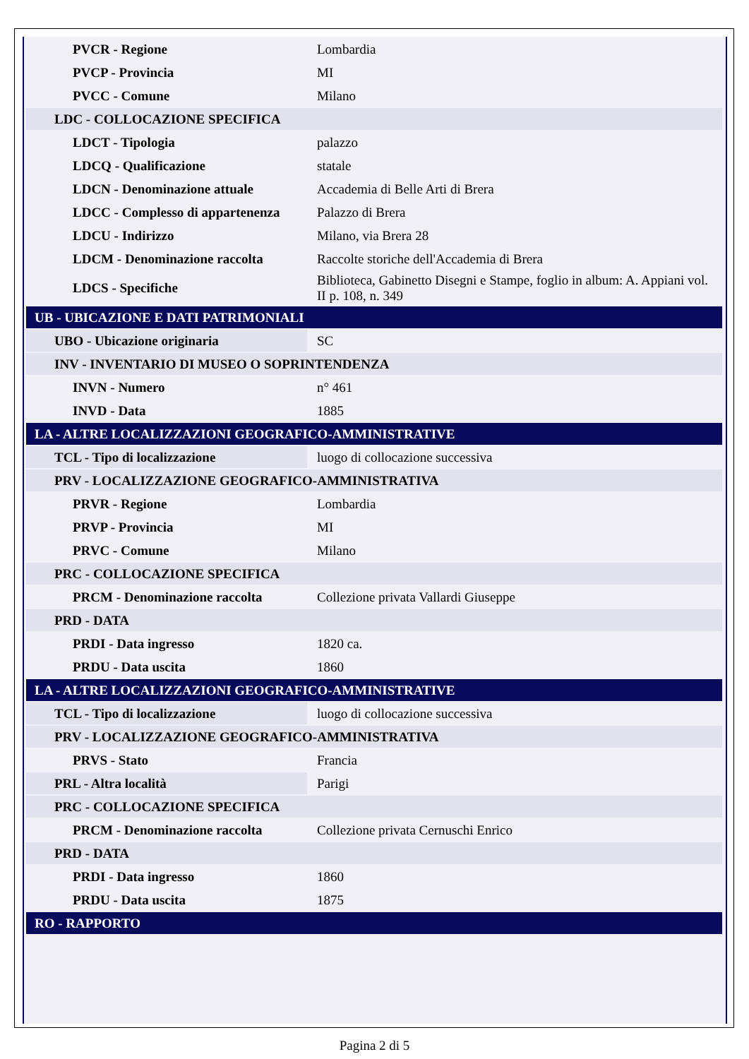| PVCR - Regione | Lombardia |
| PVCP - Provincia | MI |
| PVCC - Comune | Milano |
| LDC - COLLOCAZIONE SPECIFICA | |
| LDCT - Tipologia | palazzo |
| LDCQ - Qualificazione | statale |
| LDCN - Denominazione attuale | Accademia di Belle Arti di Brera |
| LDCC - Complesso di appartenenza | Palazzo di Brera |
| LDCU - Indirizzo | Milano, via Brera 28 |
| LDCM - Denominazione raccolta | Raccolte storiche dell'Accademia di Brera |
| LDCS - Specifiche | Biblioteca, Gabinetto Disegni e Stampe, foglio in album: A. Appiani vol. II p. 108, n. 349 |
| UB - UBICAZIONE E DATI PATRIMONIALI | |
| UBO - Ubicazione originaria | SC |
| INV - INVENTARIO DI MUSEO O SOPRINTENDENZA | |
| INVN - Numero | n° 461 |
| INVD - Data | 1885 |
| LA - ALTRE LOCALIZZAZIONI GEOGRAFICO-AMMINISTRATIVE | |
| TCL - Tipo di localizzazione | luogo di collocazione successiva |
| PRV - LOCALIZZAZIONE GEOGRAFICO-AMMINISTRATIVA | |
| PRVR - Regione | Lombardia |
| PRVP - Provincia | MI |
| PRVC - Comune | Milano |
| PRC - COLLOCAZIONE SPECIFICA | |
| PRCM - Denominazione raccolta | Collezione privata Vallardi Giuseppe |
| PRD - DATA | |
| PRDI - Data ingresso | 1820 ca. |
| PRDU - Data uscita | 1860 |
| LA - ALTRE LOCALIZZAZIONI GEOGRAFICO-AMMINISTRATIVE | |
| TCL - Tipo di localizzazione | luogo di collocazione successiva |
| PRV - LOCALIZZAZIONE GEOGRAFICO-AMMINISTRATIVA | |
| PRVS - Stato | Francia |
| PRL - Altra località | Parigi |
| PRC - COLLOCAZIONE SPECIFICA | |
| PRCM - Denominazione raccolta | Collezione privata Cernuschi Enrico |
| PRD - DATA | |
| PRDI - Data ingresso | 1860 |
| PRDU - Data uscita | 1875 |
| RO - RAPPORTO | |
Pagina 2 di 5